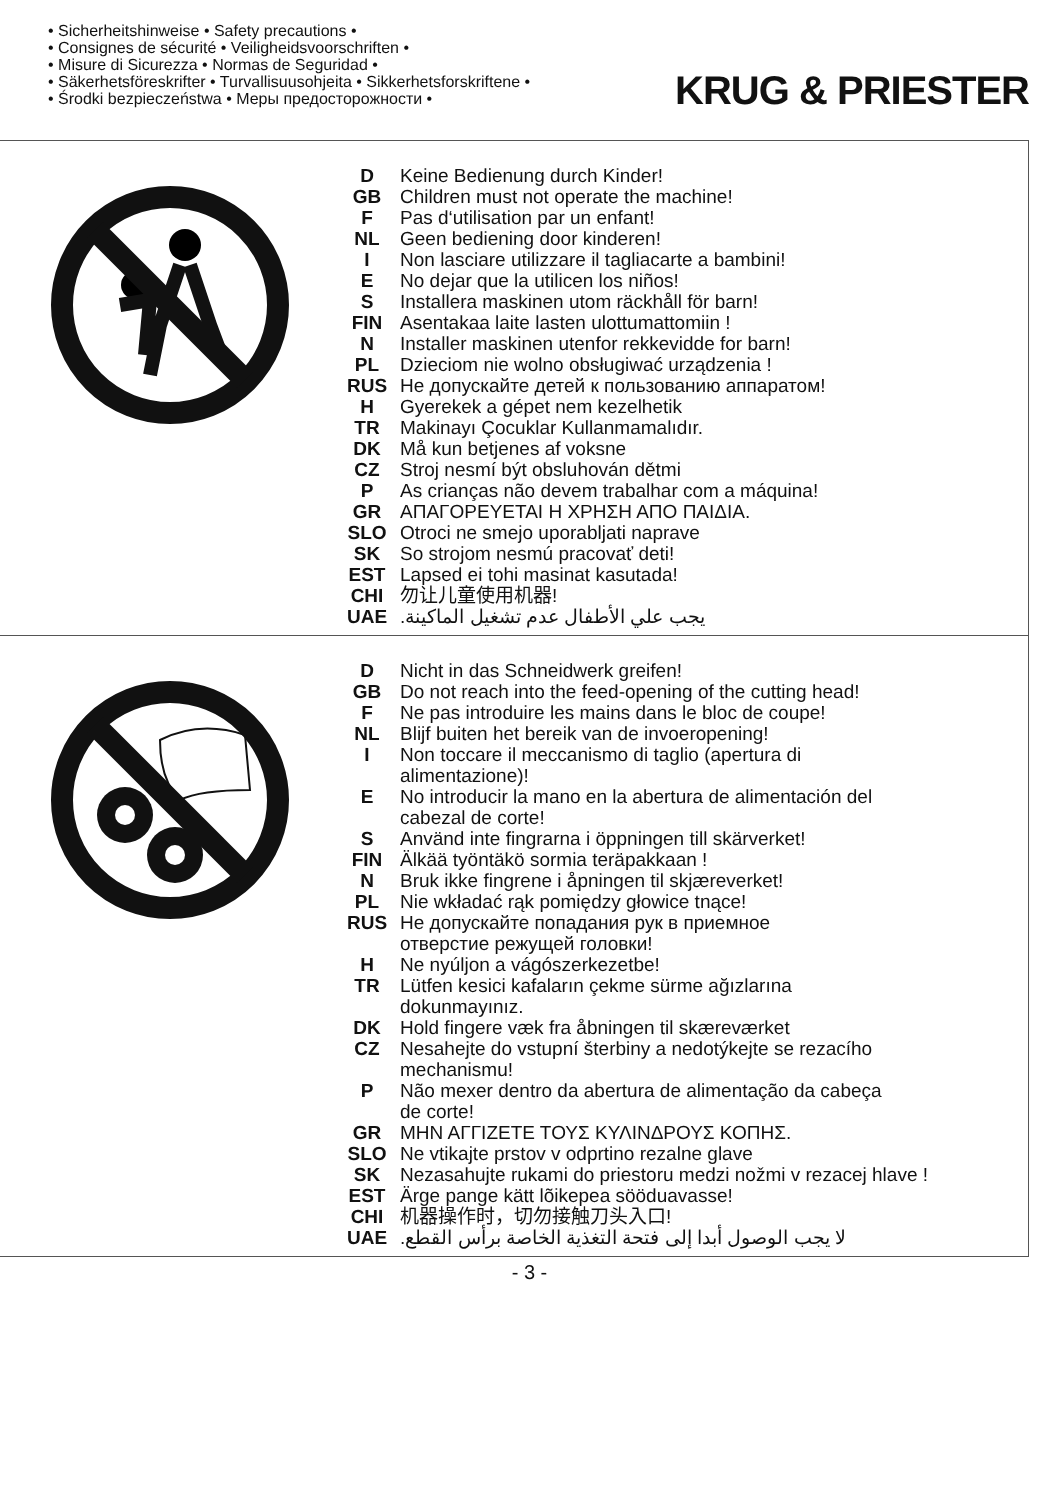• Sicherheitshinweise • Safety precautions •
• Consignes de sécurité • Veiligheidsvoorschriften •
• Misure di Sicurezza • Normas de Seguridad •
• Säkerhetsföreskrifter • Turvallisuusohjeita • Sikkerhetsforskriftene •
• Środki bezpieczeństwa • Меры предосторожности •
KRUG & PRIESTER
| D | Keine Bedienung durch Kinder! |
| GB | Children must not operate the machine! |
| F | Pas d‘utilisation par un enfant! |
| NL | Geen bediening door kinderen! |
| I | Non lasciare utilizzare il tagliacarte a bambini! |
| E | No dejar que la utilicen los niños! |
| S | Installera maskinen utom räckhåll för barn! |
| FIN | Asentakaa laite lasten ulottumattomiin ! |
| N | Installer maskinen utenfor rekkevidde for barn! |
| PL | Dzieciom nie wolno obsługiwać urządzenia ! |
| RUS | Не допускайте детей к пользованию аппаратом! |
| H | Gyerekek a gépet nem kezelhetik |
| TR | Makinayı Çocuklar Kullanmamalıdır. |
| DK | Må kun betjenes af voksne |
| CZ | Stroj nesmí být obsluhován dětmi |
| P | As crianças não devem trabalhar com a máquina! |
| GR | ΑΠΑΓΟΡΕΥΕΤΑΙ Η ΧΡΗΣΗ ΑΠΟ ΠΑΙΔΙΑ. |
| SLO | Otroci ne smejo uporabljati naprave |
| SK | So strojom nesmú pracovať deti! |
| EST | Lapsed ei tohi masinat kasutada! |
| CHI | 勿让儿童使用机器! |
| UAE | يجب علي الأطفال عدم تشغيل الماكينة. |
| D | Nicht in das Schneidwerk greifen! |
| GB | Do not reach into the feed-opening of the cutting head! |
| F | Ne pas introduire les mains dans le bloc de coupe! |
| NL | Blijf buiten het bereik van de invoeropening! |
| I | Non toccare il meccanismo di taglio (apertura di alimentazione)! |
| E | No introducir la mano en la abertura de alimentación del cabezal de corte! |
| S | Använd inte fingrarna i öppningen till skärverket! |
| FIN | Älkää työntäkö sormia teräpakkaan ! |
| N | Bruk ikke fingrene i åpningen til skjæreverket! |
| PL | Nie wkładać rąk pomiędzy głowice tnące! |
| RUS | Не допускайте попадания рук в приемное отверстие режущей головки! |
| H | Ne nyúljon a vágószerkezetbe! |
| TR | Lütfen kesici kafaların çekme sürme ağızlarına dokunmayınız. |
| DK | Hold fingere væk fra åbningen til skæreværket |
| CZ | Nesahejte do vstupní šterbiny a nedotýkejte se rezacího mechanismu! |
| P | Não mexer dentro da abertura de alimentação da cabeça de corte! |
| GR | ΜΗΝ ΑΓΓΙΖΕΤΕ ΤΟΥΣ ΚΥΛΙΝΔΡΟΥΣ ΚΟΠΗΣ. |
| SLO | Ne vtikajte prstov v odprtino rezalne glave |
| SK | Nezasahujte rukami do priestoru medzi nožmi v rezacej hlave ! |
| EST | Ärge pange kätt lõikepea sööduavasse! |
| CHI | 机器操作时，切勿接触刀头入口! |
| UAE | لا يجب الوصول أبدا إلى فتحة التغذية الخاصة برأس القطع. |
- 3 -